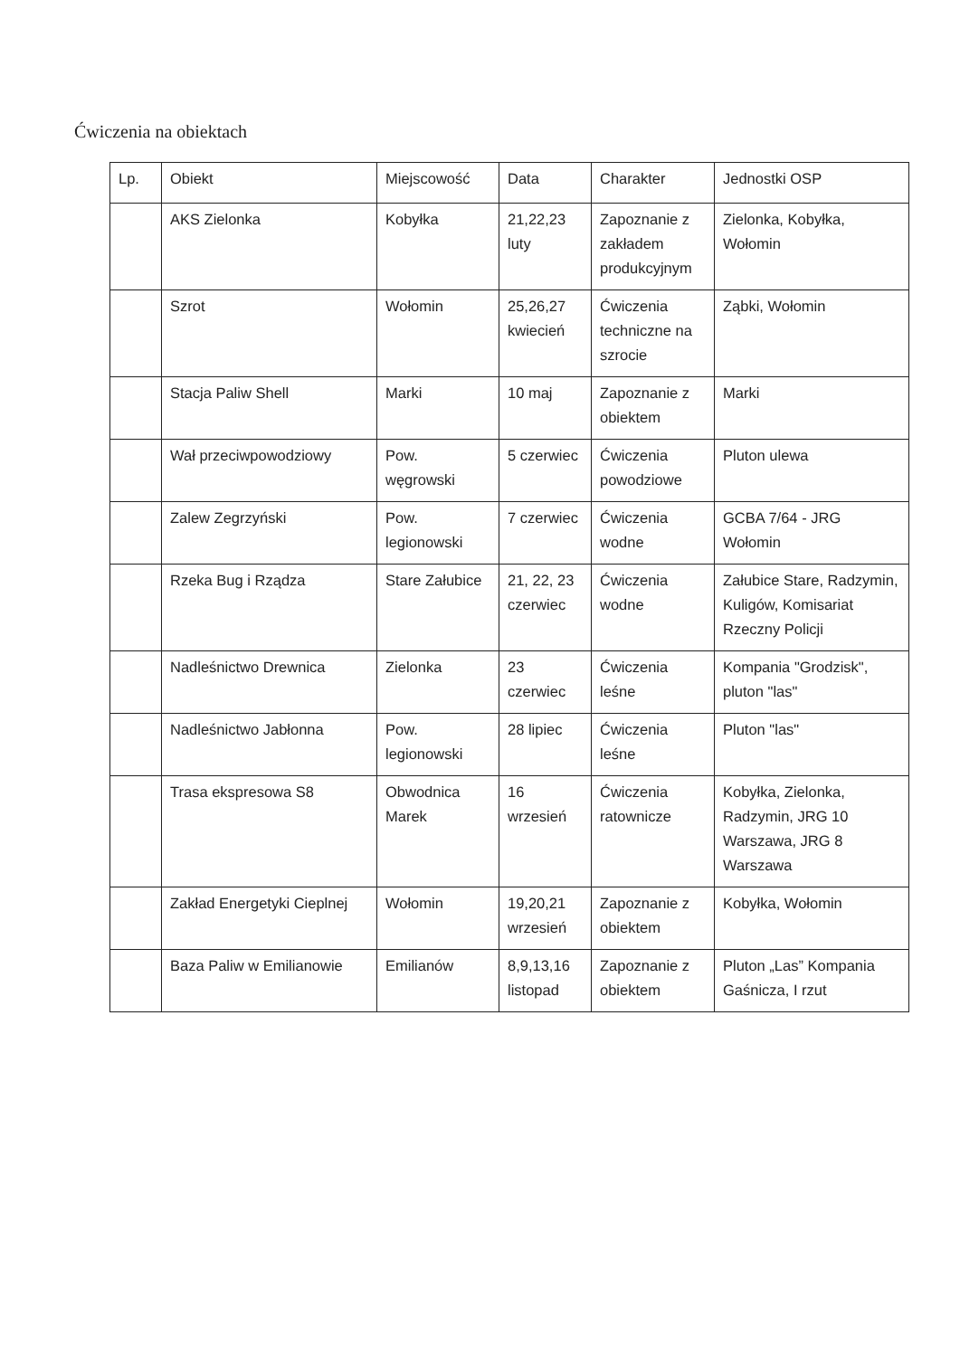Ćwiczenia na obiektach
| Lp. | Obiekt | Miejscowość | Data | Charakter | Jednostki OSP |
| | AKS Zielonka | Kobyłka | 21,22,23 luty | Zapoznanie z zakładem produkcyjnym | Zielonka, Kobyłka, Wołomin |
| | Szrot | Wołomin | 25,26,27 kwiecień | Ćwiczenia techniczne na szrocie | Ząbki, Wołomin |
| | Stacja Paliw Shell | Marki | 10 maj | Zapoznanie z obiektem | Marki |
| | Wał przeciwpowodziowy | Pow. węgrowski | 5 czerwiec | Ćwiczenia powodziowe | Pluton ulewa |
| | Zalew Zegrzyński | Pow. legionowski | 7 czerwiec | Ćwiczenia wodne | GCBA 7/64 - JRG Wołomin |
| | Rzeka Bug i Rządza | Stare Załubice | 21, 22, 23 czerwiec | Ćwiczenia wodne | Załubice Stare, Radzymin, Kuligów, Komisariat Rzeczny Policji |
| | Nadleśnictwo Drewnica | Zielonka | 23 czerwiec | Ćwiczenia leśne | Kompania "Grodzisk", pluton "las" |
| | Nadleśnictwo Jabłonna | Pow. legionowski | 28 lipiec | Ćwiczenia leśne | Pluton "las" |
| | Trasa ekspresowa S8 | Obwodnica Marek | 16 wrzesień | Ćwiczenia ratownicze | Kobyłka, Zielonka, Radzymin, JRG 10 Warszawa, JRG 8 Warszawa |
| | Zakład Energetyki Cieplnej | Wołomin | 19,20,21 wrzesień | Zapoznanie z obiektem | Kobyłka, Wołomin |
| | Baza Paliw w Emilianowie | Emilianów | 8,9,13,16 listopad | Zapoznanie z obiektem | Pluton „Las” Kompania Gaśnicza, I rzut |